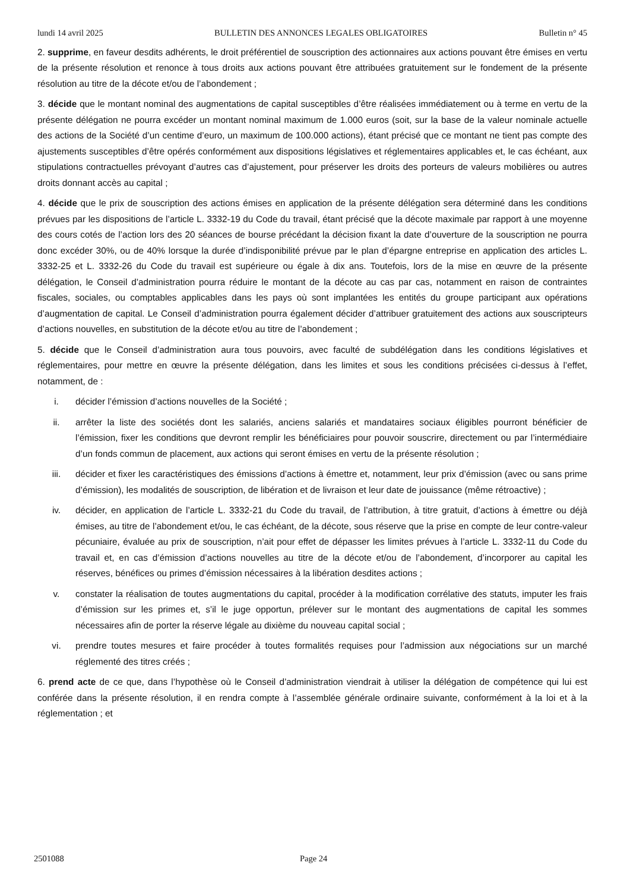lundi 14 avril 2025 BULLETIN DES ANNONCES LEGALES OBLIGATOIRES Bulletin n° 45
2. supprime, en faveur desdits adhérents, le droit préférentiel de souscription des actionnaires aux actions pouvant être émises en vertu de la présente résolution et renonce à tous droits aux actions pouvant être attribuées gratuitement sur le fondement de la présente résolution au titre de la décote et/ou de l’abondement ;
3. décide que le montant nominal des augmentations de capital susceptibles d’être réalisées immédiatement ou à terme en vertu de la présente délégation ne pourra excéder un montant nominal maximum de 1.000 euros (soit, sur la base de la valeur nominale actuelle des actions de la Société d’un centime d’euro, un maximum de 100.000 actions), étant précisé que ce montant ne tient pas compte des ajustements susceptibles d’être opérés conformément aux dispositions législatives et réglementaires applicables et, le cas échéant, aux stipulations contractuelles prévoyant d’autres cas d’ajustement, pour préserver les droits des porteurs de valeurs mobilières ou autres droits donnant accès au capital ;
4. décide que le prix de souscription des actions émises en application de la présente délégation sera déterminé dans les conditions prévues par les dispositions de l’article L. 3332-19 du Code du travail, étant précisé que la décote maximale par rapport à une moyenne des cours cotés de l’action lors des 20 séances de bourse précédant la décision fixant la date d’ouverture de la souscription ne pourra donc excéder 30%, ou de 40% lorsque la durée d’indisponibilité prévue par le plan d’épargne entreprise en application des articles L. 3332-25 et L. 3332-26 du Code du travail est supérieure ou égale à dix ans. Toutefois, lors de la mise en œuvre de la présente délégation, le Conseil d’administration pourra réduire le montant de la décote au cas par cas, notamment en raison de contraintes fiscales, sociales, ou comptables applicables dans les pays où sont implantées les entités du groupe participant aux opérations d’augmentation de capital. Le Conseil d’administration pourra également décider d’attribuer gratuitement des actions aux souscripteurs d’actions nouvelles, en substitution de la décote et/ou au titre de l’abondement ;
5. décide que le Conseil d’administration aura tous pouvoirs, avec faculté de subdélégation dans les conditions législatives et réglementaires, pour mettre en œuvre la présente délégation, dans les limites et sous les conditions précisées ci-dessus à l’effet, notamment, de :
i. décider l’émission d’actions nouvelles de la Société ;
ii. arrêter la liste des sociétés dont les salariés, anciens salariés et mandataires sociaux éligibles pourront bénéficier de l’émission, fixer les conditions que devront remplir les bénéficiaires pour pouvoir souscrire, directement ou par l’intermédiaire d’un fonds commun de placement, aux actions qui seront émises en vertu de la présente résolution ;
iii. décider et fixer les caractéristiques des émissions d’actions à émettre et, notamment, leur prix d’émission (avec ou sans prime d’émission), les modalités de souscription, de libération et de livraison et leur date de jouissance (même rétroactive) ;
iv. décider, en application de l’article L. 3332-21 du Code du travail, de l’attribution, à titre gratuit, d’actions à émettre ou déjà émises, au titre de l’abondement et/ou, le cas échéant, de la décote, sous réserve que la prise en compte de leur contre-valeur pécuniaire, évaluée au prix de souscription, n’ait pour effet de dépasser les limites prévues à l’article L. 3332-11 du Code du travail et, en cas d’émission d’actions nouvelles au titre de la décote et/ou de l’abondement, d’incorporer au capital les réserves, bénéfices ou primes d’émission nécessaires à la libération desdites actions ;
v. constater la réalisation de toutes augmentations du capital, procéder à la modification corrélative des statuts, imputer les frais d’émission sur les primes et, s’il le juge opportun, prélever sur le montant des augmentations de capital les sommes nécessaires afin de porter la réserve légale au dixième du nouveau capital social ;
vi. prendre toutes mesures et faire procéder à toutes formalités requises pour l’admission aux négociations sur un marché réglementé des titres créés ;
6. prend acte de ce que, dans l’hypothèse où le Conseil d’administration viendrait à utiliser la délégation de compétence qui lui est conférée dans la présente résolution, il en rendra compte à l’assemblée générale ordinaire suivante, conformément à la loi et à la réglementation ; et
2501088 Page 24